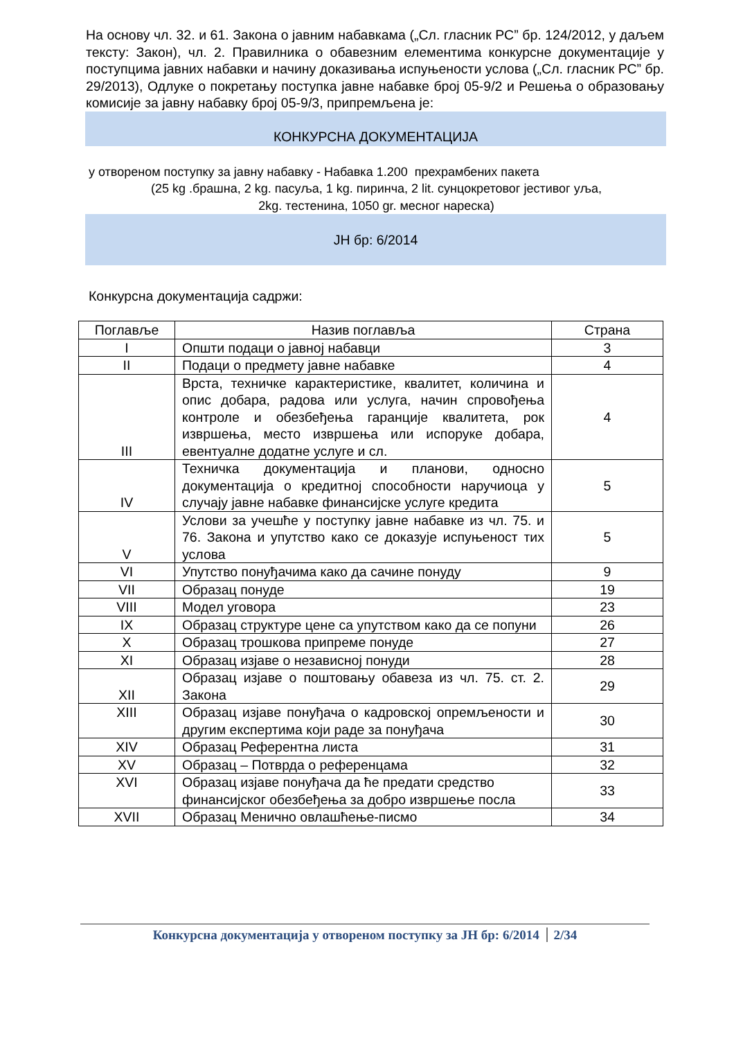На основу чл. 32. и 61. Закона о јавним набавкама („Сл. гласник РС” бр. 124/2012, у даљем тексту: Закон), чл. 2. Правилника о обавезним елементима конкурсне документације у поступцима јавних набавки и начину доказивања испуњености услова („Сл. гласник РС” бр. 29/2013), Одлуке о покретању поступка јавне набавке број 05-9/2 и Решења о образовању комисије за јавну набавку број 05-9/3, припремљена је:
КОНКУРСНА ДОКУМЕНТАЦИЈА
у отвореном поступку за јавну набавку - Набавка 1.200 прехрамбених пакета
(25 kg .брашна, 2 kg. пасуља, 1 kg. пиринча, 2 lit. сунцокретовог јестивог уља,
2kg. тестенина, 1050 gr. месног нареска)
ЈН бр: 6/2014
Конкурсна документација садржи:
| Поглавље | Назив поглавља | Страна |
| --- | --- | --- |
| I | Општи подаци о јавној набавци | 3 |
| II | Подаци о предмету јавне набавке | 4 |
| III | Врста, техничке карактеристике, квалитет, количина и опис добара, радова или услуга, начин спровођења контроле и обезбеђења гаранције квалитета, рок извршења, место извршења или испоруке добара, евентуалне додатне услуге и сл. | 4 |
| IV | Техничка документација и планови, односно документација о кредитној способности наручиоца у случају јавне набавке финансијске услуге кредита | 5 |
| V | Услови за учешће у поступку јавне набавке из чл. 75. и 76. Закона и упутство како се доказује испуњеност тих услова | 5 |
| VI | Упутство понуђачима како да сачине понуду | 9 |
| VII | Образац понуде | 19 |
| VIII | Модел уговора | 23 |
| IX | Образац структуре цене са упутством како да се попуни | 26 |
| X | Образац трошкова припреме понуде | 27 |
| XI | Образац изјаве о независној понуди | 28 |
| XII | Образац изјаве о поштовању обавеза из чл. 75. ст. 2. Закона | 29 |
| XIII | Образац изјаве понуђача о кадровској опремљености и другим експертима који раде за понуђача | 30 |
| XIV | Образац Референтна листа | 31 |
| XV | Образац – Потврда о референцама | 32 |
| XVI | Образац изјаве понуђача да ће предати средство финансијског обезбеђења за добро извршење посла | 33 |
| XVII | Образац Менично овлашћење-писмо | 34 |
Конкурсна документација у отвореном поступку за ЈН бр: 6/2014 2/34